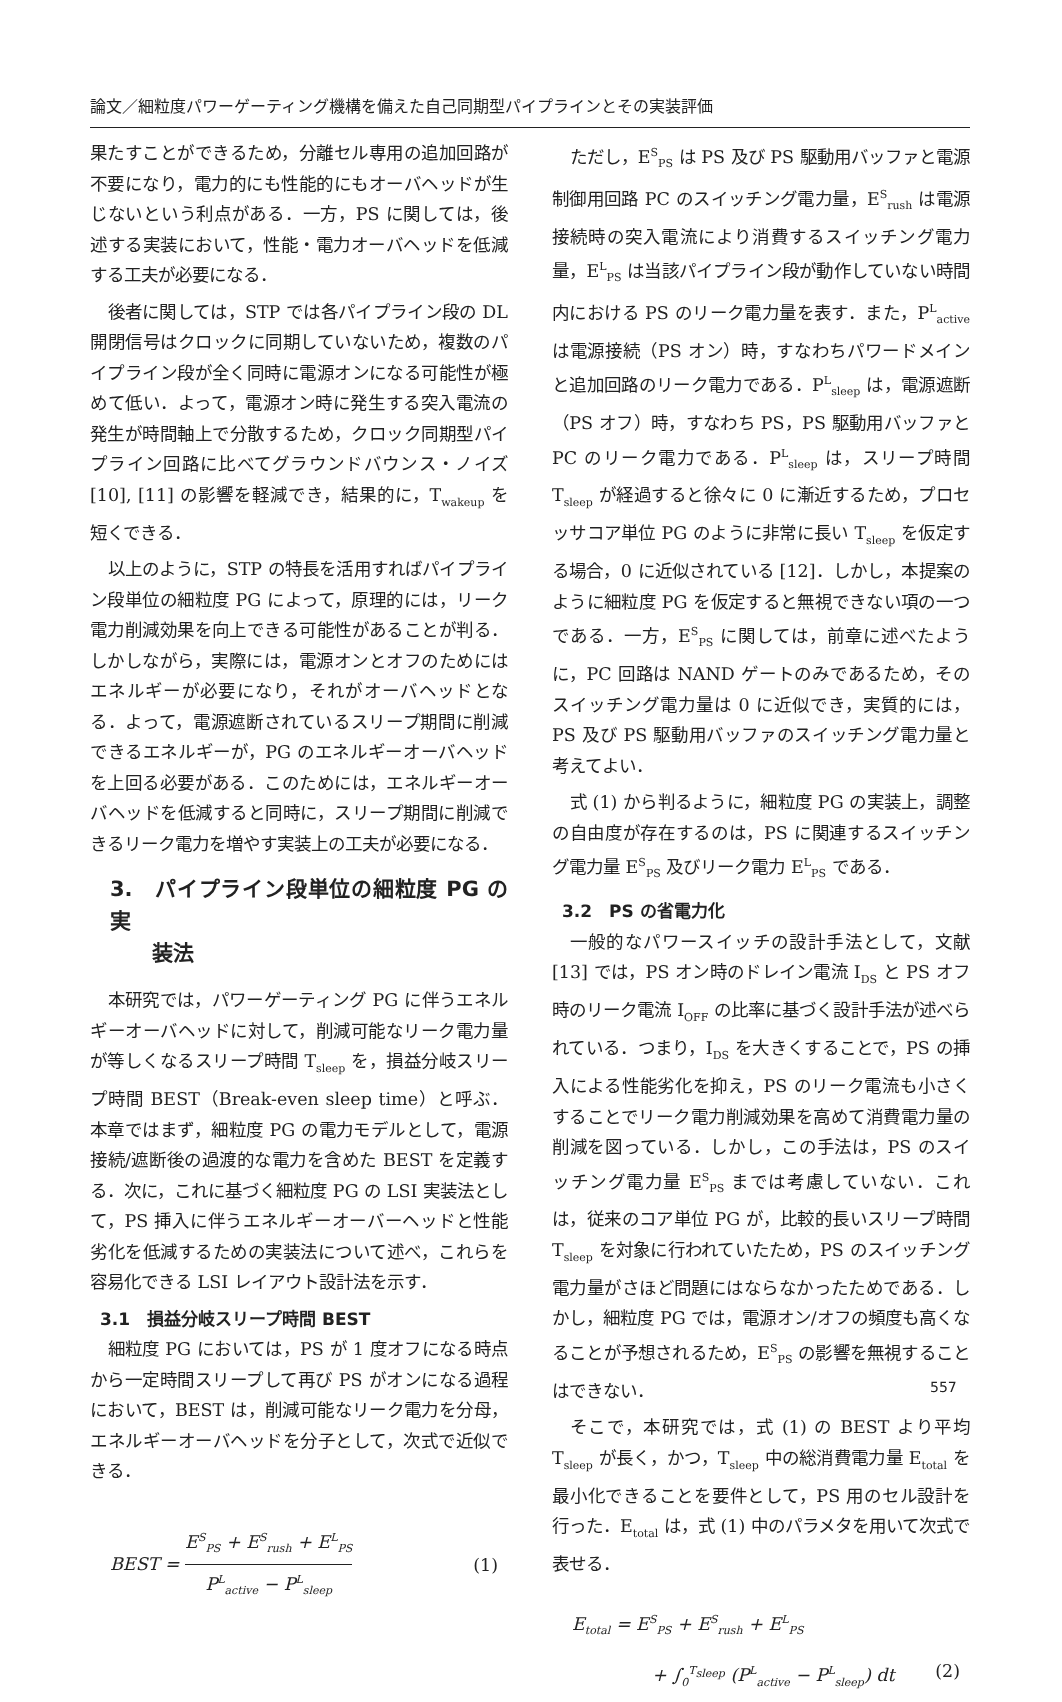論文／細粒度パワーゲーティング機構を備えた自己同期型パイプラインとその実装評価
果たすことができるため，分離セル専用の追加回路が不要になり，電力的にも性能的にもオーバヘッドが生じないという利点がある．一方，PS に関しては，後述する実装において，性能・電力オーバヘッドを低減する工夫が必要になる．
後者に関しては，STP では各パイプライン段の DL 開閉信号はクロックに同期していないため，複数のパイプライン段が全く同時に電源オンになる可能性が極めて低い．よって，電源オン時に発生する突入電流の発生が時間軸上で分散するため，クロック同期型パイプライン回路に比べてグラウンドバウンス・ノイズ [10], [11] の影響を軽減でき，結果的に，T<sub>wakeup</sub> を短くできる．
以上のように，STP の特長を活用すればパイプライン段単位の細粒度 PG によって，原理的には，リーク電力削減効果を向上できる可能性があることが判る．しかしながら，実際には，電源オンとオフのためにはエネルギーが必要になり，それがオーバヘッドとなる．よって，電源遮断されているスリープ期間に削減できるエネルギーが，PG のエネルギーオーバヘッドを上回る必要がある．このためには，エネルギーオーバヘッドを低減すると同時に，スリープ期間に削減できるリーク電力を増やす実装上の工夫が必要になる．
3.　パイプライン段単位の細粒度 PG の実
　　装法
本研究では，パワーゲーティング PG に伴うエネルギーオーバヘッドに対して，削減可能なリーク電力量が等しくなるスリープ時間 T<sub>sleep</sub> を，損益分岐スリープ時間 BEST（Break-even sleep time）と呼ぶ．本章ではまず，細粒度 PG の電力モデルとして，電源接続/遮断後の過渡的な電力を含めた BEST を定義する．次に，これに基づく細粒度 PG の LSI 実装法として，PS 挿入に伴うエネルギーオーバーヘッドと性能劣化を低減するための実装法について述べ，これらを容易化できる LSI レイアウト設計法を示す．
3.1　損益分岐スリープ時間 BEST
細粒度 PG においては，PS が 1 度オフになる時点から一定時間スリープして再び PS がオンになる過程において，BEST は，削減可能なリーク電力を分母，エネルギーオーバヘッドを分子として，次式で近似できる．
BEST = E<sup>S</sup><sub>PS</sub> + E<sup>S</sup><sub>rush</sub> + E<sup>L</sup><sub>PS</sub> P<sup>L</sup><sub>active</sub> − P<sup>L</sup><sub>sleep</sub> (1)
ただし，E<sup>S</sup><sub>PS</sub> は PS 及び PS 駆動用バッファと電源制御用回路 PC のスイッチング電力量，E<sup>S</sup><sub>rush</sub> は電源接続時の突入電流により消費するスイッチング電力量，E<sup>L</sup><sub>PS</sub> は当該パイプライン段が動作していない時間内における PS のリーク電力量を表す．また，P<sup>L</sup><sub>active</sub> は電源接続（PS オン）時，すなわちパワードメインと追加回路のリーク電力である．P<sup>L</sup><sub>sleep</sub> は，電源遮断（PS オフ）時，すなわち PS，PS 駆動用バッファと PC のリーク電力である．P<sup>L</sup><sub>sleep</sub> は，スリープ時間 T<sub>sleep</sub> が経過すると徐々に 0 に漸近するため，プロセッサコア単位 PG のように非常に長い T<sub>sleep</sub> を仮定する場合，0 に近似されている [12]．しかし，本提案のように細粒度 PG を仮定すると無視できない項の一つである．一方，E<sup>S</sup><sub>PS</sub> に関しては，前章に述べたように，PC 回路は NAND ゲートのみであるため，そのスイッチング電力量は 0 に近似でき，実質的には，PS 及び PS 駆動用バッファのスイッチング電力量と考えてよい．
式 (1) から判るように，細粒度 PG の実装上，調整の自由度が存在するのは，PS に関連するスイッチング電力量 E<sup>S</sup><sub>PS</sub> 及びリーク電力 E<sup>L</sup><sub>PS</sub> である．
3.2　PS の省電力化
一般的なパワースイッチの設計手法として，文献 [13] では，PS オン時のドレイン電流 I<sub>DS</sub> と PS オフ時のリーク電流 I<sub>OFF</sub> の比率に基づく設計手法が述べられている．つまり，I<sub>DS</sub> を大きくすることで，PS の挿入による性能劣化を抑え，PS のリーク電流も小さくすることでリーク電力削減効果を高めて消費電力量の削減を図っている．しかし，この手法は，PS のスイッチング電力量 E<sup>S</sup><sub>PS</sub> までは考慮していない．これは，従来のコア単位 PG が，比較的長いスリープ時間 T<sub>sleep</sub> を対象に行われていたため，PS のスイッチング電力量がさほど問題にはならなかったためである．しかし，細粒度 PG では，電源オン/オフの頻度も高くなることが予想されるため，E<sup>S</sup><sub>PS</sub> の影響を無視することはできない．
そこで，本研究では，式 (1) の BEST より平均 T<sub>sleep</sub> が長く，かつ，T<sub>sleep</sub> 中の総消費電力量 E<sub>total</sub> を最小化できることを要件として，PS 用のセル設計を行った．E<sub>total</sub> は，式 (1) 中のパラメタを用いて次式で表せる．
E<sub>total</sub> = E<sup>S</sup><sub>PS</sub> + E<sup>S</sup><sub>rush</sub> + E<sup>L</sup><sub>PS</sub>
+ ∫<sub>0</sub><sup>T<sub>sleep</sub></sup> (P<sup>L</sup><sub>active</sub> − P<sup>L</sup><sub>sleep</sub>) dt (2)
557